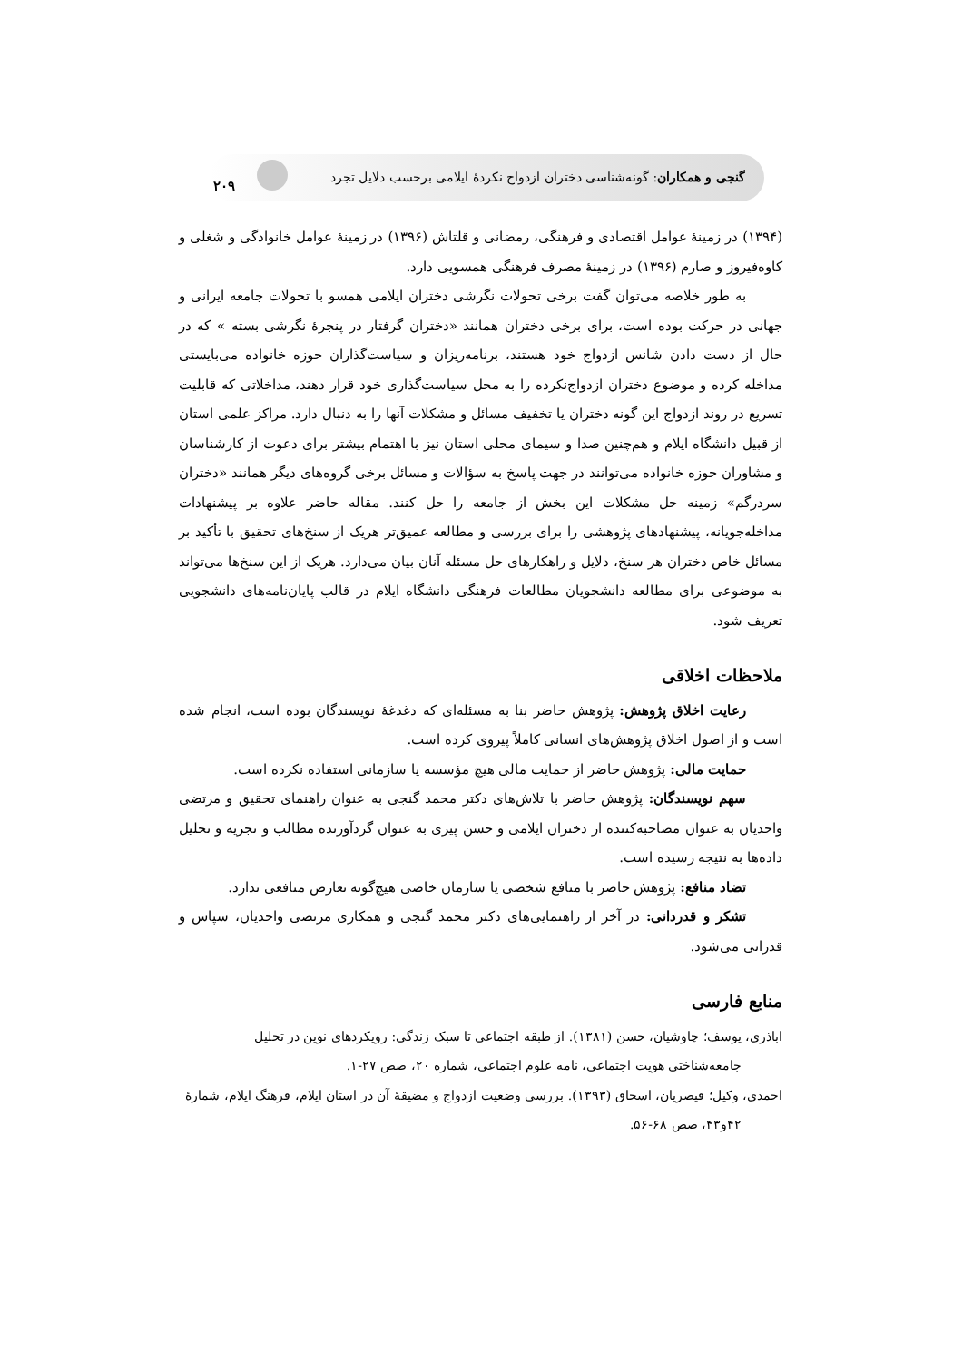گنجی و همکاران: گونه‌شناسی دختران ازدواج نکردهٔ ایلامی برحسب دلایل تجرد ۲۰۹
(۱۳۹۴) در زمینهٔ عوامل اقتصادی و فرهنگی، رمضانی و قلتاش (۱۳۹۶) در زمینهٔ عوامل خانوادگی و شغلی و کاوه‌فیروز و صارم (۱۳۹۶) در زمینهٔ مصرف فرهنگی همسویی دارد.
به طور خلاصه می‌توان گفت برخی تحولات نگرشی دختران ایلامی همسو با تحولات جامعه ایرانی و جهانی در حرکت بوده است، برای برخی دختران همانند «دختران گرفتار در پنجرهٔ نگرشی بسته » که در حال از دست دادن شانس ازدواج خود هستند، برنامه‌ریزان و سیاست‌گذاران حوزه خانواده می‌بایستی مداخله کرده و موضوع دختران ازدواج‌نکرده را به محل سیاست‌گذاری خود قرار دهند، مداخلاتی که قابلیت تسریع در روند ازدواج این گونه دختران یا تخفیف مسائل و مشکلات آنها را به دنبال دارد. مراکز علمی استان از قبیل دانشگاه ایلام و هم‌چنین صدا و سیمای محلی استان نیز با اهتمام بیشتر برای دعوت از کارشناسان و مشاوران حوزه خانواده می‌توانند در جهت پاسخ به سؤالات و مسائل برخی گروه‌های دیگر همانند «دختران سردرگم» زمینه حل مشکلات این بخش از جامعه را حل کنند. مقاله حاضر علاوه بر پیشنهادات مداخله‌جویانه، پیشنهادهای پژوهشی را برای بررسی و مطالعه عمیق‌تر هریک از سنخ‌های تحقیق با تأکید بر مسائل خاص دختران هر سنخ، دلایل و راهکارهای حل مسئله آنان بیان می‌دارد. هریک از این سنخ‌ها می‌تواند به موضوعی برای مطالعه دانشجویان مطالعات فرهنگی دانشگاه ایلام در قالب پایان‌نامه‌های دانشجویی تعریف شود.
ملاحظات اخلاقی
رعایت اخلاق پژوهش: پژوهش حاضر بنا به مسئله‌ای که دغدغهٔ نویسندگان بوده است، انجام شده است و از اصول اخلاق پژوهش‌های انسانی کاملاً پیروی کرده است.
حمایت مالی: پژوهش حاضر از حمایت مالی هیچ مؤسسه یا سازمانی استفاده نکرده است.
سهم نویسندگان: پژوهش حاضر با تلاش‌های دکتر محمد گنجی به عنوان راهنمای تحقیق و مرتضی واحدیان به عنوان مصاحبه‌کننده از دختران ایلامی و حسن پیری به عنوان گردآورنده مطالب و تجزیه و تحلیل داده‌ها به نتیجه رسیده است.
تضاد منافع: پژوهش حاضر با منافع شخصی یا سازمان خاصی هیچ‌گونه تعارض منافعی ندارد.
تشکر و قدردانی: در آخر از راهنمایی‌های دکتر محمد گنجی و همکاری مرتضی واحدیان، سپاس و قدرانی می‌شود.
منابع فارسی
اباذری، یوسف؛ چاوشیان، حسن (۱۳۸۱). از طبقه اجتماعی تا سبک زندگی: رویکردهای نوین در تحلیل
جامعه‌شناختی هویت اجتماعی، نامه علوم اجتماعی، شماره ۲۰، صص ۲۷-۱.
احمدی، وکیل؛ قیصریان، اسحاق (۱۳۹۳). بررسی وضعیت ازدواج و مضیقهٔ آن در استان ایلام، فرهنگ ایلام، شمارهٔ
۴۲و۴۳، صص ۶۸-۵۶.